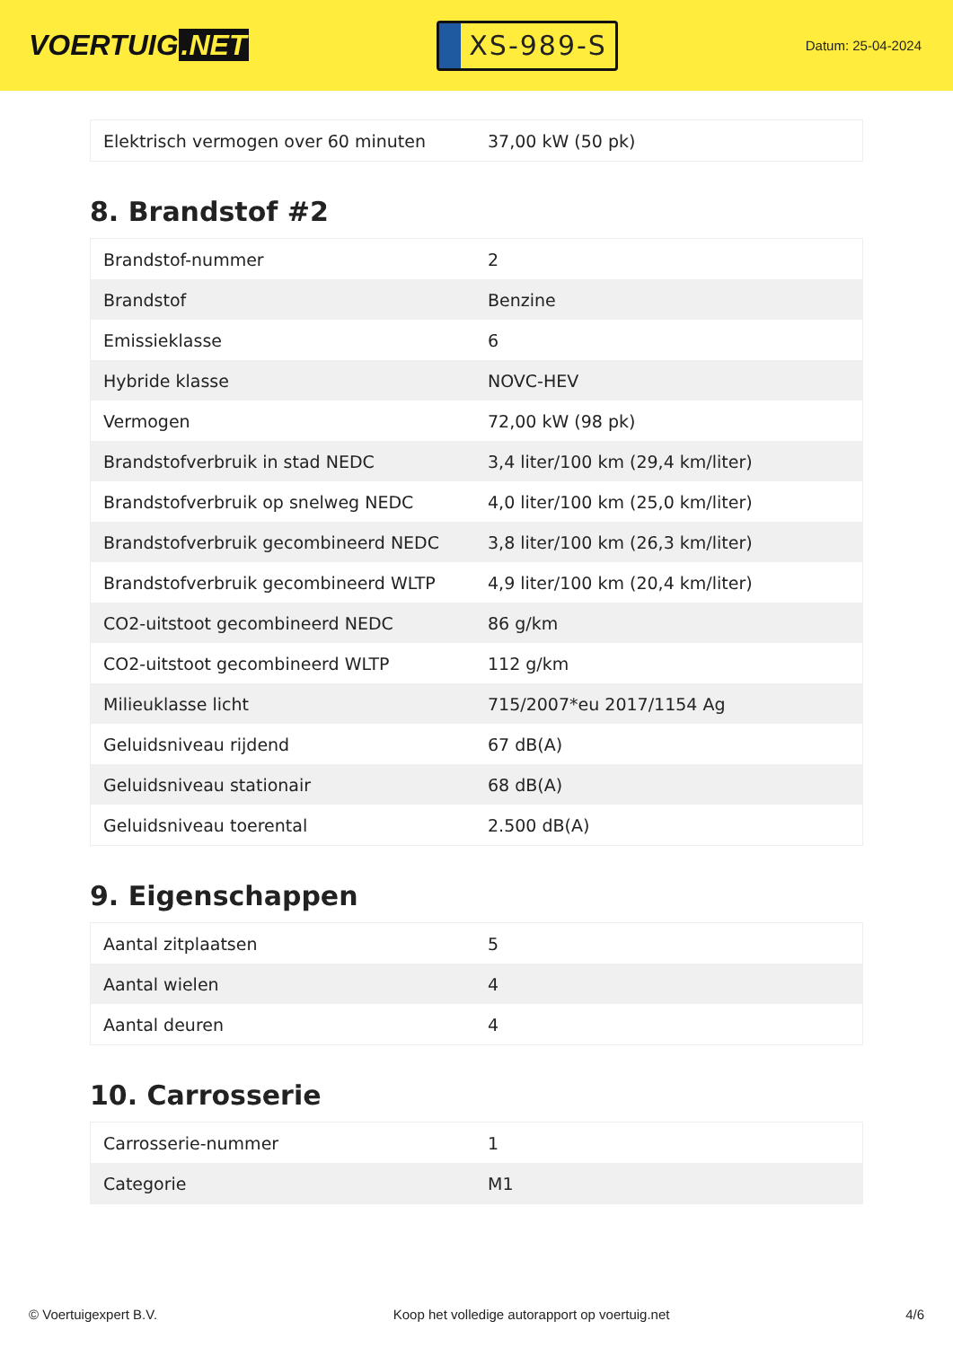VOERTUIG.NET
XS-989-S
Datum: 25-04-2024
| Elektrisch vermogen over 60 minuten | 37,00 kW (50 pk) |
8. Brandstof #2
| Brandstof-nummer | 2 |
| Brandstof | Benzine |
| Emissieklasse | 6 |
| Hybride klasse | NOVC-HEV |
| Vermogen | 72,00 kW (98 pk) |
| Brandstofverbruik in stad NEDC | 3,4 liter/100 km (29,4 km/liter) |
| Brandstofverbruik op snelweg NEDC | 4,0 liter/100 km (25,0 km/liter) |
| Brandstofverbruik gecombineerd NEDC | 3,8 liter/100 km (26,3 km/liter) |
| Brandstofverbruik gecombineerd WLTP | 4,9 liter/100 km (20,4 km/liter) |
| CO2-uitstoot gecombineerd NEDC | 86 g/km |
| CO2-uitstoot gecombineerd WLTP | 112 g/km |
| Milieuklasse licht | 715/2007*eu 2017/1154 Ag |
| Geluidsniveau rijdend | 67 dB(A) |
| Geluidsniveau stationair | 68 dB(A) |
| Geluidsniveau toerental | 2.500 dB(A) |
9. Eigenschappen
| Aantal zitplaatsen | 5 |
| Aantal wielen | 4 |
| Aantal deuren | 4 |
10. Carrosserie
| Carrosserie-nummer | 1 |
| Categorie | M1 |
© Voertuigexpert B.V. Koop het volledige autorapport op voertuig.net 4/6